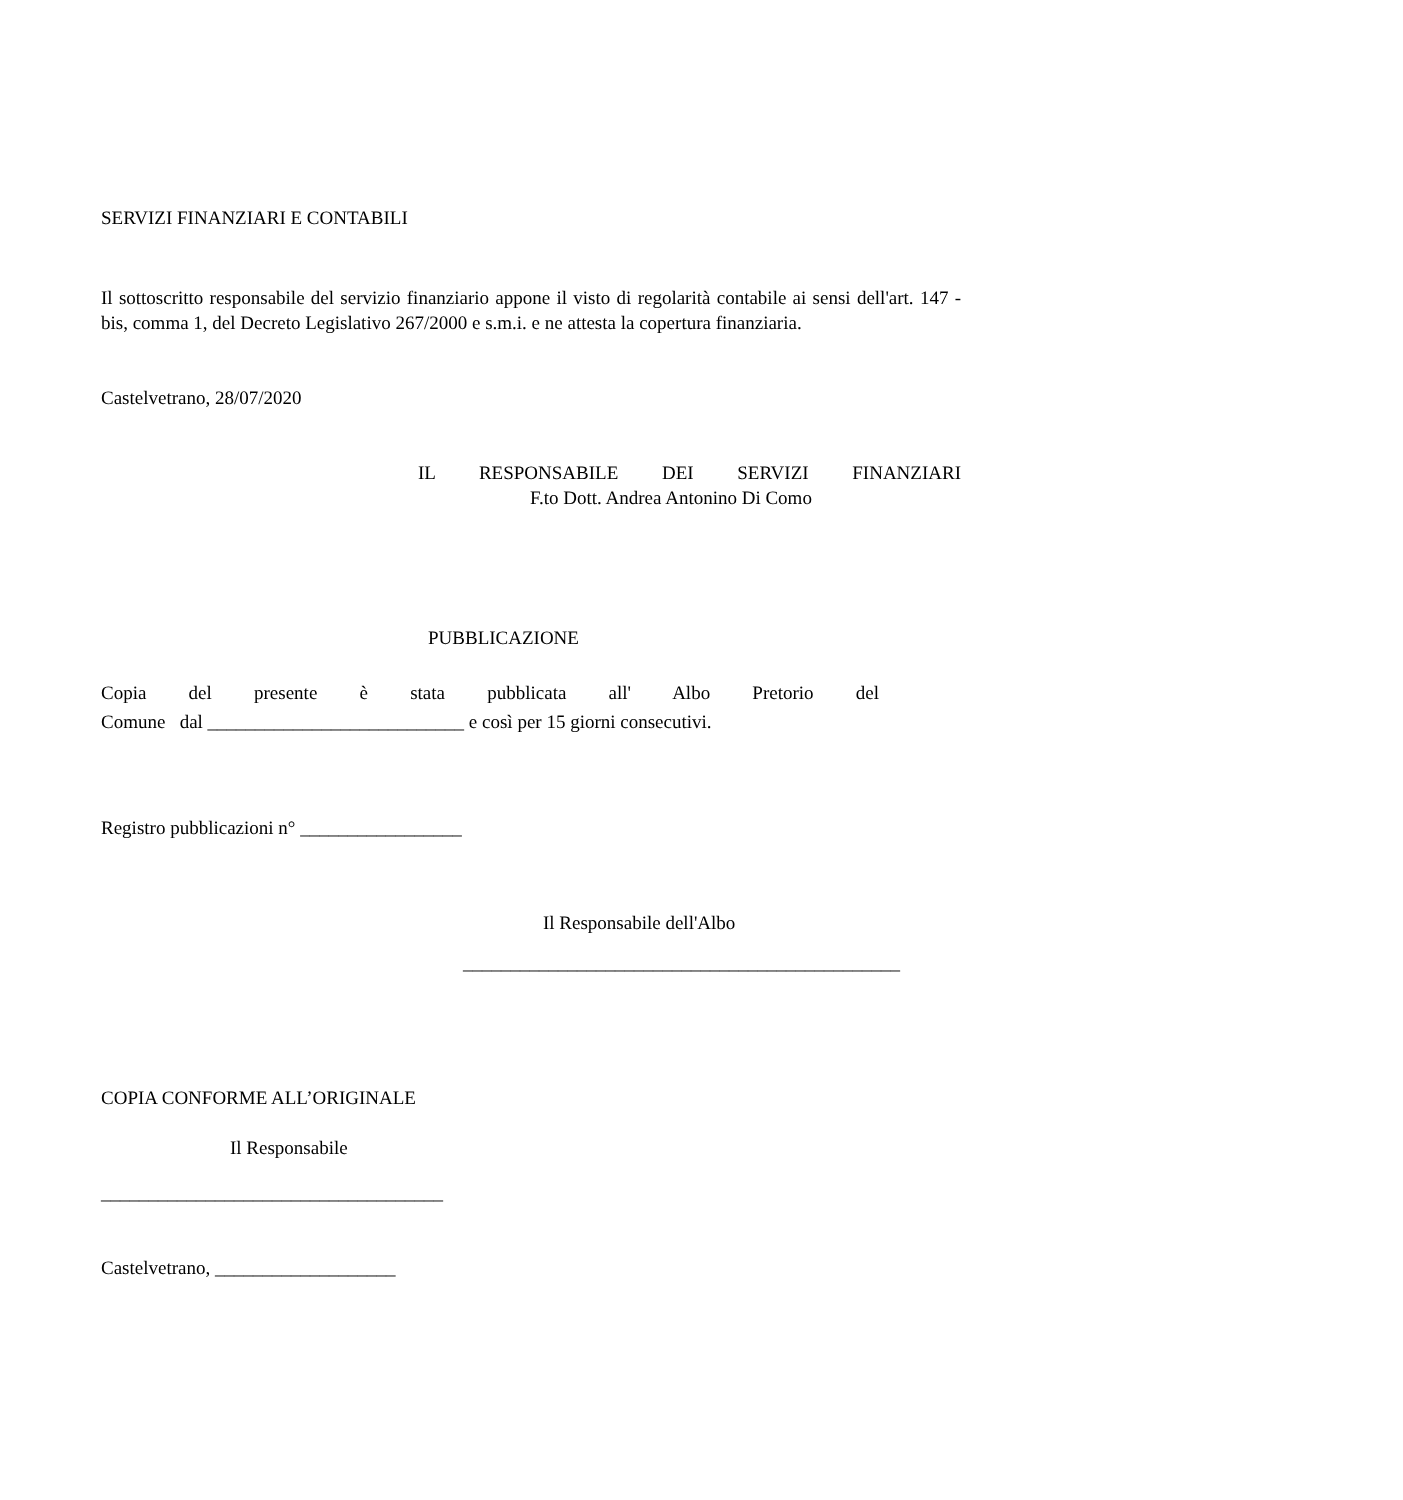SERVIZI FINANZIARI E CONTABILI
Il sottoscritto responsabile del servizio finanziario appone il visto di regolarità contabile ai sensi dell'art. 147 - bis, comma 1, del Decreto Legislativo 267/2000 e s.m.i. e ne attesta la copertura finanziaria.
Castelvetrano, 28/07/2020
IL RESPONSABILE DEI SERVIZI FINANZIARI
F.to Dott. Andrea Antonino Di Como
PUBBLICAZIONE
Copia del presente è stata pubblicata all' Albo Pretorio del
Comune dal ___________________________ e così per 15 giorni consecutivi.
Registro pubblicazioni n° _________________
Il Responsabile dell'Albo
______________________________________________
COPIA CONFORME ALL’ORIGINALE
Il Responsabile
____________________________________
Castelvetrano, ___________________